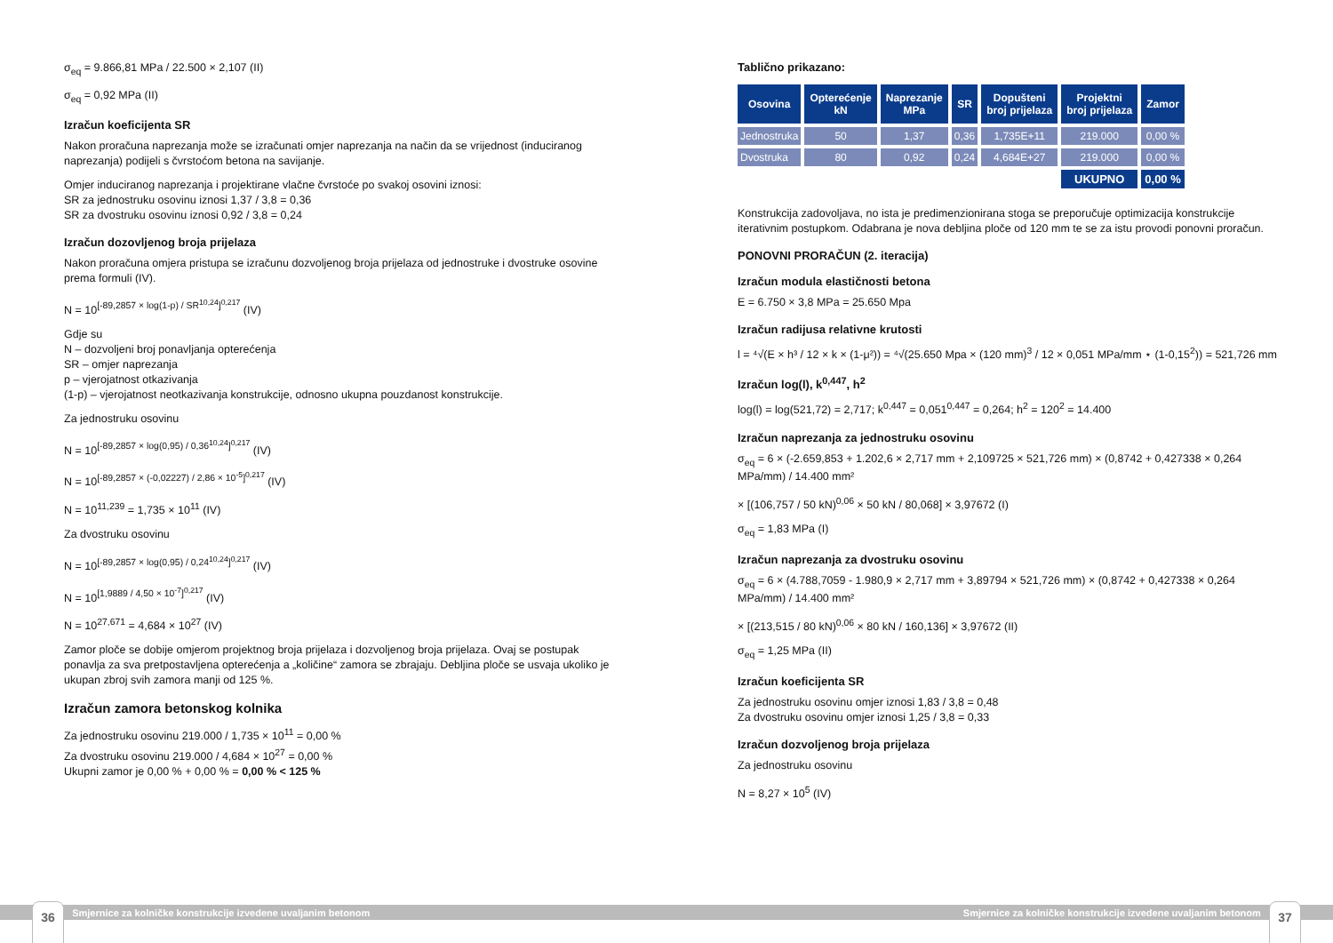σ<sub>eq</sub> = 9.866,81 MPa / 22.500 × 2,107 (II)
σ<sub>eq</sub> = 0,92 MPa (II)
Izračun koeficijenta SR
Nakon proračuna naprezanja može se izračunati omjer naprezanja na način da se vrijednost (induciranog naprezanja) podijeli s čvrstoćom betona na savijanje.
Omjer induciranog naprezanja i projektirane vlačne čvrstoće po svakoj osovini iznosi:
SR za jednostruku osovinu iznosi 1,37 / 3,8 = 0,36
SR za dvostruku osovinu iznosi 0,92 / 3,8 = 0,24
Izračun dozovljenog broja prijelaza
Nakon proračuna omjera pristupa se izračunu dozvoljenog broja prijelaza od jednostruke i dvostruke osovine prema formuli (IV).
N = 10<sup>[-89,2857 × log(1-p) / SR<sup>10,24</sup>]<sup>0,217</sup></sup> (IV)
Gdje su
N – dozvoljeni broj ponavljanja opterećenja
SR – omjer naprezanja
p – vjerojatnost otkazivanja
(1-p) – vjerojatnost neotkazivanja konstrukcije, odnosno ukupna pouzdanost konstrukcije.
Za jednostruku osovinu
N = 10<sup>[-89,2857 × log(0,95) / 0,36<sup>10,24</sup>]<sup>0,217</sup></sup> (IV)
N = 10<sup>[-89,2857 × (-0,02227) / 2,86 × 10<sup>-5</sup>]<sup>0,217</sup></sup> (IV)
N = 10<sup>11,239</sup> = 1,735 × 10<sup>11</sup> (IV)
Za dvostruku osovinu
N = 10<sup>[-89,2857 × log(0,95) / 0,24<sup>10,24</sup>]<sup>0,217</sup></sup> (IV)
N = 10<sup>[1,9889 / 4,50 × 10<sup>-7</sup>]<sup>0,217</sup></sup> (IV)
N = 10<sup>27,671</sup> = 4,684 × 10<sup>27</sup> (IV)
Zamor ploče se dobije omjerom projektnog broja prijelaza i dozvoljenog broja prijelaza. Ovaj se postupak ponavlja za sva pretpostavljena opterećenja a „količine“ zamora se zbrajaju. Debljina ploče se usvaja ukoliko je ukupan zbroj svih zamora manji od 125 %.
Izračun zamora betonskog kolnika
Za jednostruku osovinu 219.000 / 1,735 × 10<sup>11</sup> = 0,00 %
Za dvostruku osovinu 219.000 / 4,684 × 10<sup>27</sup> = 0,00 %
Ukupni zamor je 0,00 % + 0,00 % = 0,00 % < 125 %
Tablično prikazano:
| Osovina | Opterećenje kN | Naprezanje MPa | SR | Dopušteni broj prijelaza | Projektni broj prijelaza | Zamor |
| --- | --- | --- | --- | --- | --- | --- |
| Jednostruka | 50 | 1,37 | 0,36 | 1,735E+11 | 219.000 | 0,00 % |
| Dvostruka | 80 | 0,92 | 0,24 | 4,684E+27 | 219.000 | 0,00 % |
| | | | | | UKUPNO | 0,00 % |
Konstrukcija zadovoljava, no ista je predimenzionirana stoga se preporučuje optimizacija konstrukcije iterativnim postupkom. Odabrana je nova debljina ploče od 120 mm te se za istu provodi ponovni proračun.
PONOVNI PRORAČUN (2. iteracija)
Izračun modula elastičnosti betona
E = 6.750 × 3,8 MPa = 25.650 Mpa
Izračun radijusa relativne krutosti
l = ⁴√(E × h³ / 12 × k × (1-μ²)) = ⁴√(25.650 Mpa × (120 mm)<sup>3</sup> / 12 × 0,051 MPa/mm ⋆ (1-0,15<sup>2</sup>)) = 521,726 mm
Izračun log(l), k<sup>0,447</sup>, h<sup>2</sup>
log(l) = log(521,72) = 2,717; k<sup>0,447</sup> = 0,051<sup>0,447</sup> = 0,264; h<sup>2</sup> = 120<sup>2</sup> = 14.400
Izračun naprezanja za jednostruku osovinu
σ<sub>eq</sub> = 6 × (-2.659,853 + 1.202,6 × 2,717 mm + 2,109725 × 521,726 mm) × (0,8742 + 0,427338 × 0,264 MPa/mm) / 14.400 mm²
× [(106,757 / 50 kN)<sup>0,06</sup> × 50 kN / 80,068] × 3,97672 (I)
σ<sub>eq</sub> = 1,83 MPa (I)
Izračun naprezanja za dvostruku osovinu
σ<sub>eq</sub> = 6 × (4.788,7059 - 1.980,9 × 2,717 mm + 3,89794 × 521,726 mm) × (0,8742 + 0,427338 × 0,264 MPa/mm) / 14.400 mm²
× [(213,515 / 80 kN)<sup>0,06</sup> × 80 kN / 160,136] × 3,97672 (II)
σ<sub>eq</sub> = 1,25 MPa (II)
Izračun koeficijenta SR
Za jednostruku osovinu omjer iznosi 1,83 / 3,8 = 0,48
Za dvostruku osovinu omjer iznosi 1,25 / 3,8 = 0,33
Izračun dozvoljenog broja prijelaza
Za jednostruku osovinu
N = 8,27 × 10<sup>5</sup> (IV)
36 Smjernice za kolničke konstrukcije izvedene uvaljanim betonom Smjernice za kolničke konstrukcije izvedene uvaljanim betonom 37